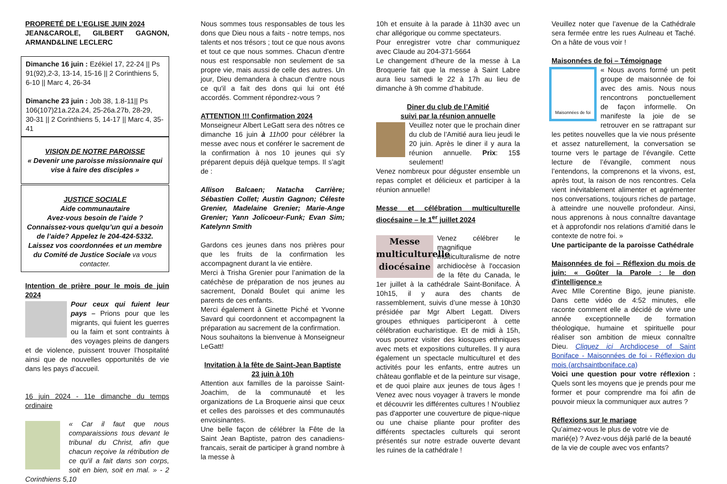PROPRETÉ DE L’EGLISE JUIN 2024
JEAN&CAROLE, GILBERT GAGNON, ARMAND&LINE LECLERC
Dimanche 16 juin : Ezékiel 17, 22-24 || Ps 91(92),2-3, 13-14, 15-16 || 2 Corinthiens 5, 6-10 || Marc 4, 26-34
Dimanche 23 juin : Job 38, 1.8-11|| Ps 106(107)21a.22a.24, 25-26a.27b, 28-29, 30-31 || 2 Corinthiens 5, 14-17 || Marc 4, 35-41
VISION DE NOTRE PAROISSE
« Devenir une paroisse missionnaire qui vise à faire des disciples »
JUSTICE SOCIALE
Aide communautaire
Avez-vous besoin de l’aide ? Connaissez-vous quelqu’un qui a besoin de l’aide? Appelez le 204-424-5332. Laissez vos coordonnées et un membre du Comité de Justice Sociale va vous contacter.
Intention de prière pour le mois de juin 2024
Pour ceux qui fuient leur pays – Prions pour que les migrants, qui fuient les guerres ou la faim et sont contraints à des voyages pleins de dangers et de violence, puissent trouver l’hospitalité ainsi que de nouvelles opportunités de vie dans les pays d’accueil.
16 juin 2024 - 11e dimanche du temps ordinaire
« Car il faut que nous comparaissions tous devant le tribunal du Christ, afin que chacun reçoive la rétribution de ce qu'il a fait dans son corps, soit en bien, soit en mal. » - 2 Corinthiens 5,10
Nous sommes tous responsables de tous les dons que Dieu nous a faits - notre temps, nos talents et nos trésors ; tout ce que nous avons et tout ce que nous sommes. Chacun d'entre nous est responsable non seulement de sa propre vie, mais aussi de celle des autres. Un jour, Dieu demandera à chacun d'entre nous ce qu'il a fait des dons qui lui ont été accordés. Comment répondrez-vous ?
ATTENTION !!! Confirmation 2024
Monseigneur Albert LeGatt sera des nôtres ce dimanche 16 juin à 11h00 pour célébrer la messe avec nous et conférer le sacrement de la confirmation à nos 10 jeunes qui s'y préparent depuis déjà quelque temps. Il s’agit de :
Allison Balcaen; Natacha Carrière; Sébastien Collet; Austin Gagnon; Céleste Grenier, Madelaine Grenier; Marie-Ange Grenier; Yann Jolicoeur-Funk; Evan Sim; Katelynn Smith
Gardons ces jeunes dans nos prières pour que les fruits de la confirmation les accompagnent durant la vie entière.
Merci à Trisha Grenier pour l’animation de la catéchèse de préparation de nos jeunes au sacrement, Donald Boulet qui anime les parents de ces enfants.
Merci également à Ginette Piché et Yvonne Savard qui coordonnent et accompagnent la préparation au sacrement de la confirmation.
Nous souhaitons la bienvenue à Monseigneur LeGatt!
Invitation à la fête de Saint-Jean Baptiste
23 juin à 10h
Attention aux familles de la paroisse Saint-Joachim, de la communauté et les organizations de La Broquerie ainsi que ceux et celles des paroisses et des communautés envoisinantes.
Une belle façon de célébrer la Fête de la Saint Jean Baptiste, patron des canadiens-francais, serait de participer à grand nombre à la messe à
10h et ensuite à la parade à 11h30 avec un char allégorique ou comme spectateurs.
Pour enregistrer votre char communiquez avec Claude au 204-371-5664
Le changement d’heure de la messe à La Broquerie fait que la messe à Saint Labre aura lieu samedi le 22 à 17h au lieu de dimanche à 9h comme d’habitude.
Diner du club de l’Amitié
suivi par la réunion annuelle
Veuillez noter que le prochain diner du club de l’Amitié aura lieu jeudi le 20 juin. Après le diner il y aura la réunion annuelle. Prix: 15$ seulement!
Venez nombreux pour déguster ensemble un repas complet et délicieux et participer à la réunion annuelle!
Messe et célébration multiculturelle diocésaine – le 1<sup>er</sup> juillet 2024
Messe multiculturelle diocésaine
Venez célébrer le magnifique multiculturalisme de notre archidiocèse à l'occasion de la fête du Canada, le 1er juillet à la cathédrale Saint-Boniface. À 10h15, il y aura des chants de rassemblement, suivis d’une messe à 10h30 présidée par Mgr Albert Legatt. Divers groupes ethniques participeront à cette célébration eucharistique. Et de midi à 15h, vous pourrez visiter des kiosques ethniques avec mets et expositions culturelles. Il y aura également un spectacle multiculturel et des activités pour les enfants, entre autres un château gonflable et de la peinture sur visage, et de quoi plaire aux jeunes de tous âges ! Venez avec nous voyager à travers le monde et découvrir les différentes cultures ! N'oubliez pas d'apporter une couverture de pique-nique ou une chaise pliante pour profiter des différents spectacles culturels qui seront présentés sur notre estrade ouverte devant les ruines de la cathédrale !
Veuillez noter que l’avenue de la Cathédrale sera fermée entre les rues Aulneau et Taché. On a hâte de vous voir !
Maisonnées de foi – Témoignage
Maisonnées de foi
« Nous avons formé un petit groupe de maisonnée de foi avec des amis. Nous nous rencontrons ponctuellement de façon informelle. On manifeste la joie de se retrouver en se rattrapant sur les petites nouvelles que la vie nous présente et assez naturellement, la conversation se tourne vers le partage de l’évangile. Cette lecture de l’évangile, comment nous l’entendons, la comprenons et la vivons, est, après tout, la raison de nos rencontres. Cela vient inévitablement alimenter et agrémenter nos conversations, toujours riches de partage, à atteindre une nouvelle profondeur. Ainsi, nous apprenons à nous connaître davantage et à approfondir nos relations d’amitié dans le contexte de notre foi. »
Une participante de la paroisse Cathédrale
Maisonnées de foi – Réflexion du mois de juin: « Goûter la Parole : le don d'intelligence »
Avec Mlle Corentine Bigo, jeune pianiste. Dans cette vidéo de 4:52 minutes, elle raconte comment elle a décidé de vivre une année exceptionnelle de formation théologique, humaine et spirituelle pour réaliser son ambition de mieux connaître Dieu. Cliquez ici Archdiocese of Saint Boniface - Maisonnées de foi - Réflexion du mois (archsaintboniface.ca)
Voici une question pour votre réflexion : Quels sont les moyens que je prends pour me former et pour comprendre ma foi afin de pouvoir mieux la communiquer aux autres ?
Réflexions sur le mariage
Qu’aimez-vous le plus de votre vie de marié(e) ? Avez-vous déjà parlé de la beauté de la vie de couple avec vos enfants?